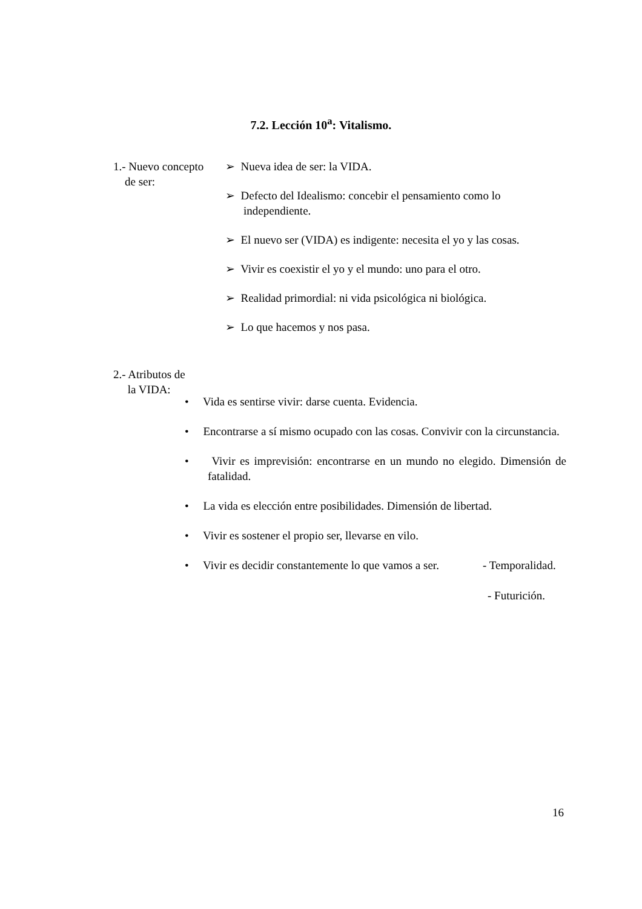7.2. Lección 10<sup>a</sup>: Vitalismo.
1.- Nuevo concepto
de ser:
➢ Nueva idea de ser: la VIDA.
➢ Defecto del Idealismo: concebir el pensamiento como lo independiente.
➢ El nuevo ser (VIDA) es indigente: necesita el yo y las cosas.
➢ Vivir es coexistir el yo y el mundo: uno para el otro.
➢ Realidad primordial: ni vida psicológica ni biológica.
➢ Lo que hacemos y nos pasa.
2.- Atributos de
la VIDA:
• Vida es sentirse vivir: darse cuenta. Evidencia.
• Encontrarse a sí mismo ocupado con las cosas. Convivir con la circunstancia.
• Vivir es imprevisión: encontrarse en un mundo no elegido. Dimensión de fatalidad.
• La vida es elección entre posibilidades. Dimensión de libertad.
• Vivir es sostener el propio ser, llevarse en vilo.
• Vivir es decidir constantemente lo que vamos a ser.
- Temporalidad.
- Futurición.
16